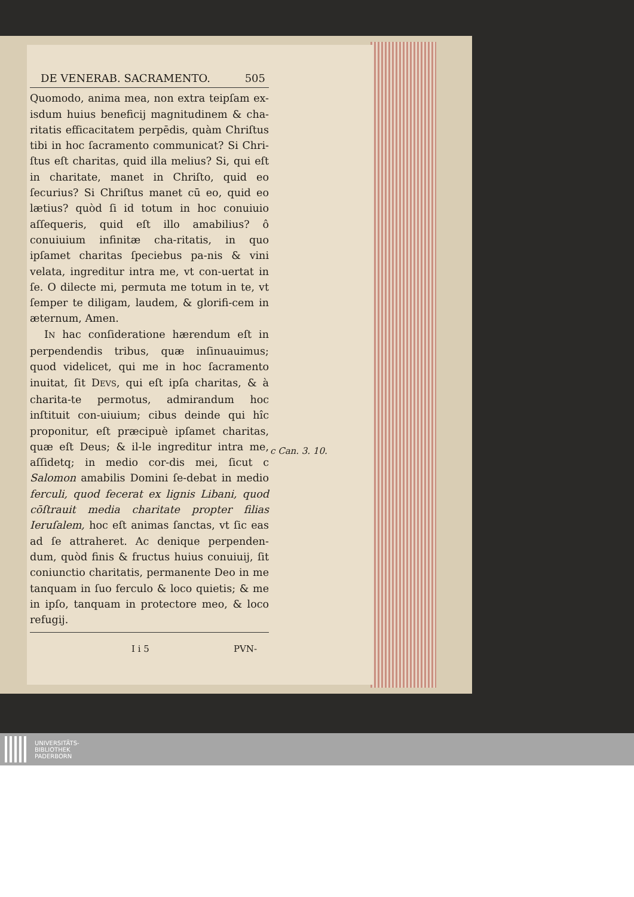DE VENERAB. SACRAMENTO. 505
Quomodo, anima mea, non extra teipſam ex-isdum huius beneficij magnitudinem & cha-ritatis efficacitatem perpēdis, quàm Chriſtus tibi in hoc ſacramento communicat? Si Chri-ſtus eſt charitas, quid illa melius? Si, qui eſt in charitate, manet in Chriſto, quid eo ſecurius? Si Chriſtus manet cū eo, quid eo lætius? quòd ſi id totum in hoc conuiuio aſſequeris, quid eſt illo amabilius? ô conuiuium infinitæ cha-ritatis, in quo ipſamet charitas ſpeciebus pa-nis & vini velata, ingreditur intra me, vt con-uertat in ſe. O dilecte mi, permuta me totum in te, vt ſemper te diligam, laudem, & glorifi-cem in æternum, Amen.
IN hac conſideratione hærendum eſt in perpendendis tribus, quæ inſinuauimus; quod videlicet, qui me in hoc ſacramento inuitat, ſit DEVS, qui eſt ipſa charitas, & à charita-te permotus, admirandum hoc inſtituit con-uiuium; cibus deinde qui hîc proponitur, eſt præcipuè ipſamet charitas, quæ eſt Deus; & il-le ingreditur intra me, aſſidetq; in medio cor-dis mei, ſicut c Salomon amabilis Domini ſe-debat in medio ferculi, quod fecerat ex lignis Libani, quod cōſtrauit media charitate propter filias Ieruſalem, hoc eſt animas ſanctas, vt ſic eas ad ſe attraheret. Ac denique perpenden-dum, quòd finis & fructus huius conuiuij, ſit coniunctio charitatis, permanente Deo in me tanquam in ſuo ferculo & loco quietis; & me in ipſo, tanquam in protectore meo, & loco refugij.
I i 5 PVN-
c Can. 3. 10.
UNIVERSITÄTS-
BIBLIOTHEK
PADERBORN